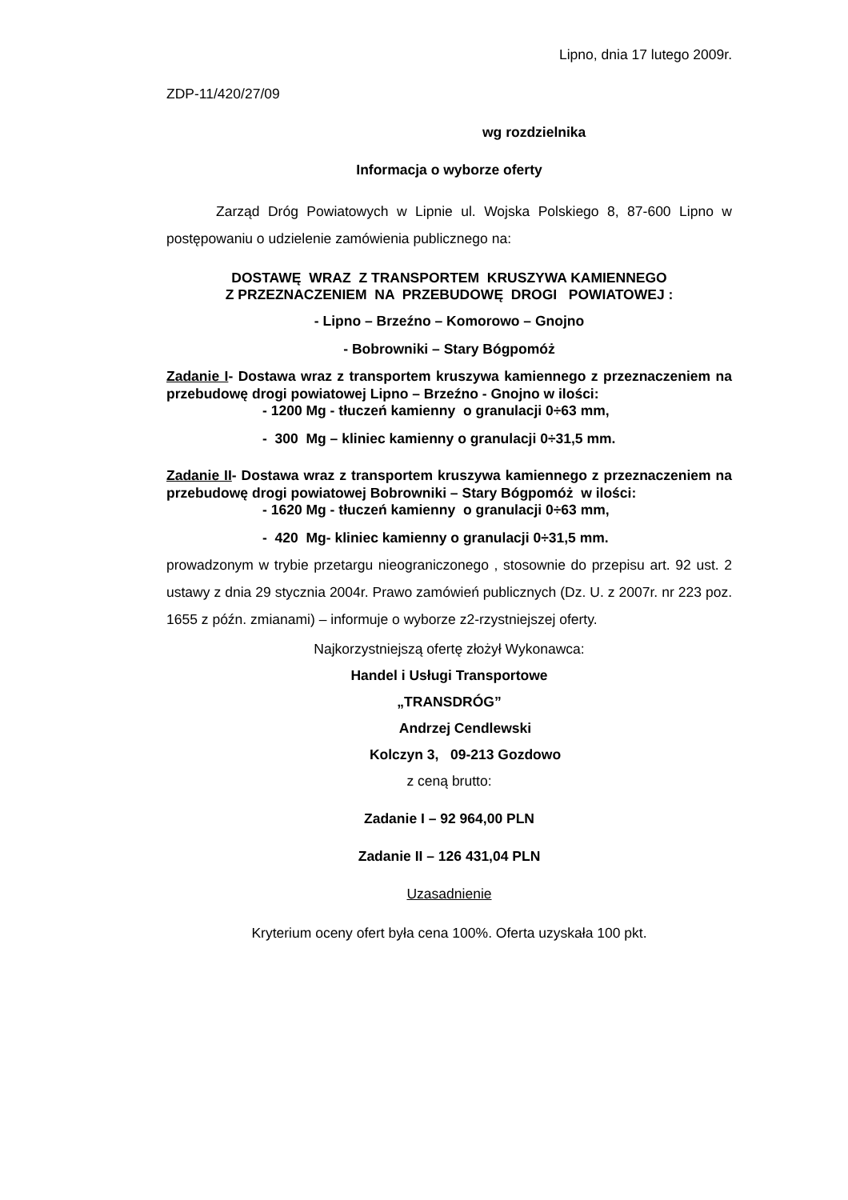Lipno, dnia 17 lutego 2009r.
ZDP-11/420/27/09
wg rozdzielnika
Informacja o wyborze oferty
Zarząd Dróg Powiatowych w Lipnie ul. Wojska Polskiego 8, 87-600 Lipno w postępowaniu o udzielenie zamówienia publicznego na:
DOSTAWĘ WRAZ Z TRANSPORTEM KRUSZYWA KAMIENNEGO
Z PRZEZNACZENIEM NA PRZEBUDOWĘ DROGI POWIATOWEJ :
- Lipno – Brzeźno – Komorowo – Gnojno
- Bobrowniki – Stary Bógpomóż
Zadanie I- Dostawa wraz z transportem kruszywa kamiennego z przeznaczeniem na przebudowę drogi powiatowej Lipno – Brzeźno - Gnojno w ilości:
- 1200 Mg - tłuczeń kamienny o granulacji 0÷63 mm,
- 300 Mg – kliniec kamienny o granulacji 0÷31,5 mm.
Zadanie II- Dostawa wraz z transportem kruszywa kamiennego z przeznaczeniem na przebudowę drogi powiatowej Bobrowniki – Stary Bógpomóż w ilości:
- 1620 Mg - tłuczeń kamienny o granulacji 0÷63 mm,
- 420 Mg- kliniec kamienny o granulacji 0÷31,5 mm.
prowadzonym w trybie przetargu nieograniczonego , stosownie do przepisu art. 92 ust. 2 ustawy z dnia 29 stycznia 2004r. Prawo zamówień publicznych (Dz. U. z 2007r. nr 223 poz. 1655 z późn. zmianami) – informuje o wyborze z2-rzystniejszej oferty.
Najkorzystniejszą ofertę złożył Wykonawca:
Handel i Usługi Transportowe
„TRANSDRÓG”
Andrzej Cendlewski
Kolczyn 3, 09-213 Gozdowo
z ceną brutto:
Zadanie I – 92 964,00 PLN
Zadanie II – 126 431,04 PLN
Uzasadnienie
Kryterium oceny ofert była cena 100%. Oferta uzyskała 100 pkt.